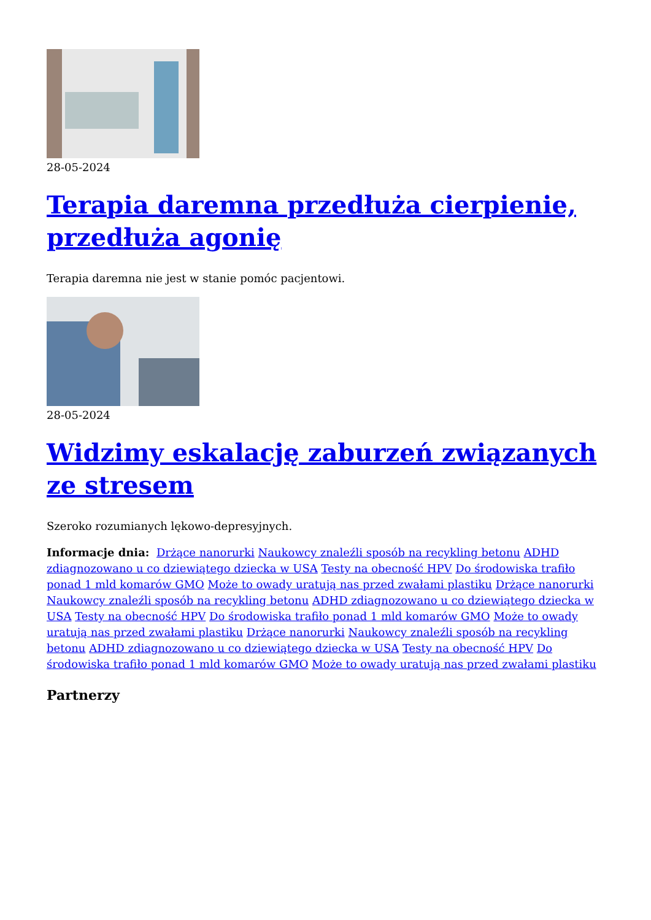28-05-2024
Terapia daremna przedłuża cierpienie, przedłuża agonię
Terapia daremna nie jest w stanie pomóc pacjentowi.
28-05-2024
Widzimy eskalację zaburzeń związanych ze stresem
Szeroko rozumianych lękowo-depresyjnych.
Informacje dnia: Drżące nanorurki Naukowcy znaleźli sposób na recykling betonu ADHD zdiagnozowano u co dziewiątego dziecka w USA Testy na obecność HPV Do środowiska trafiło ponad 1 mld komarów GMO Może to owady uratują nas przed zwałami plastiku Drżące nanorurki Naukowcy znaleźli sposób na recykling betonu ADHD zdiagnozowano u co dziewiątego dziecka w USA Testy na obecność HPV Do środowiska trafiło ponad 1 mld komarów GMO Może to owady uratują nas przed zwałami plastiku Drżące nanorurki Naukowcy znaleźli sposób na recykling betonu ADHD zdiagnozowano u co dziewiątego dziecka w USA Testy na obecność HPV Do środowiska trafiło ponad 1 mld komarów GMO Może to owady uratują nas przed zwałami plastiku
Partnerzy